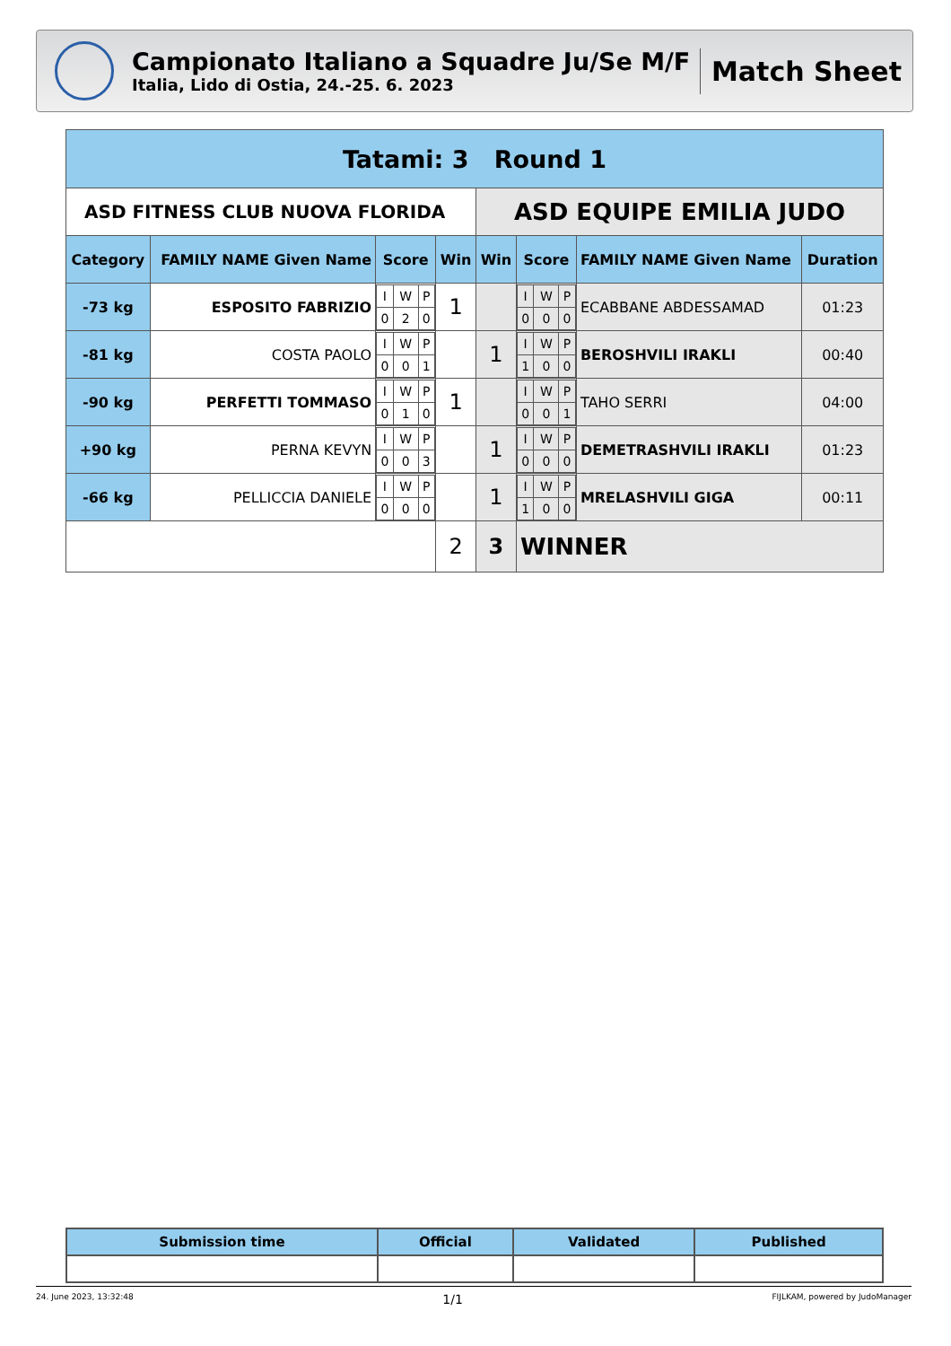Campionato Italiano a Squadre Ju/Se M/F
Italia, Lido di Ostia, 24.-25. 6. 2023
Match Sheet
| Tatami: 3 Round 1 | | | | | | | |
| --- | --- | --- | --- | --- | --- | --- | --- |
| ASD FITNESS CLUB NUOVA FLORIDA | | | | ASD EQUIPE EMILIA JUDO | | | |
| Category | FAMILY NAME Given Name | Score | Win | Win | Score | FAMILY NAME Given Name | Duration |
| -73 kg | ESPOSITO FABRIZIO | / I / W / P / / 0 / 2 / 0 / | 1 | | / I / W / P / / 0 / 0 / 0 / | ECABBANE ABDESSAMAD | 01:23 |
| -81 kg | COSTA PAOLO | / I / W / P / / 0 / 0 / 1 / | | 1 | / I / W / P / / 1 / 0 / 0 / | BEROSHVILI IRAKLI | 00:40 |
| -90 kg | PERFETTI TOMMASO | / I / W / P / / 0 / 1 / 0 / | 1 | | / I / W / P / / 0 / 0 / 1 / | TAHO SERRI | 04:00 |
| +90 kg | PERNA KEVYN | / I / W / P / / 0 / 0 / 3 / | | 1 | / I / W / P / / 0 / 0 / 0 / | DEMETRASHVILI IRAKLI | 01:23 |
| -66 kg | PELLICCIA DANIELE | / I / W / P / / 0 / 0 / 0 / | | 1 | / I / W / P / / 1 / 0 / 0 / | MRELASHVILI GIGA | 00:11 |
| | | | 2 | 3 | WINNER | | |
| Submission time | Official | Validated | Published |
| --- | --- | --- | --- |
24. June 2023, 13:32:48 1/1 FIJLKAM, powered by JudoManager